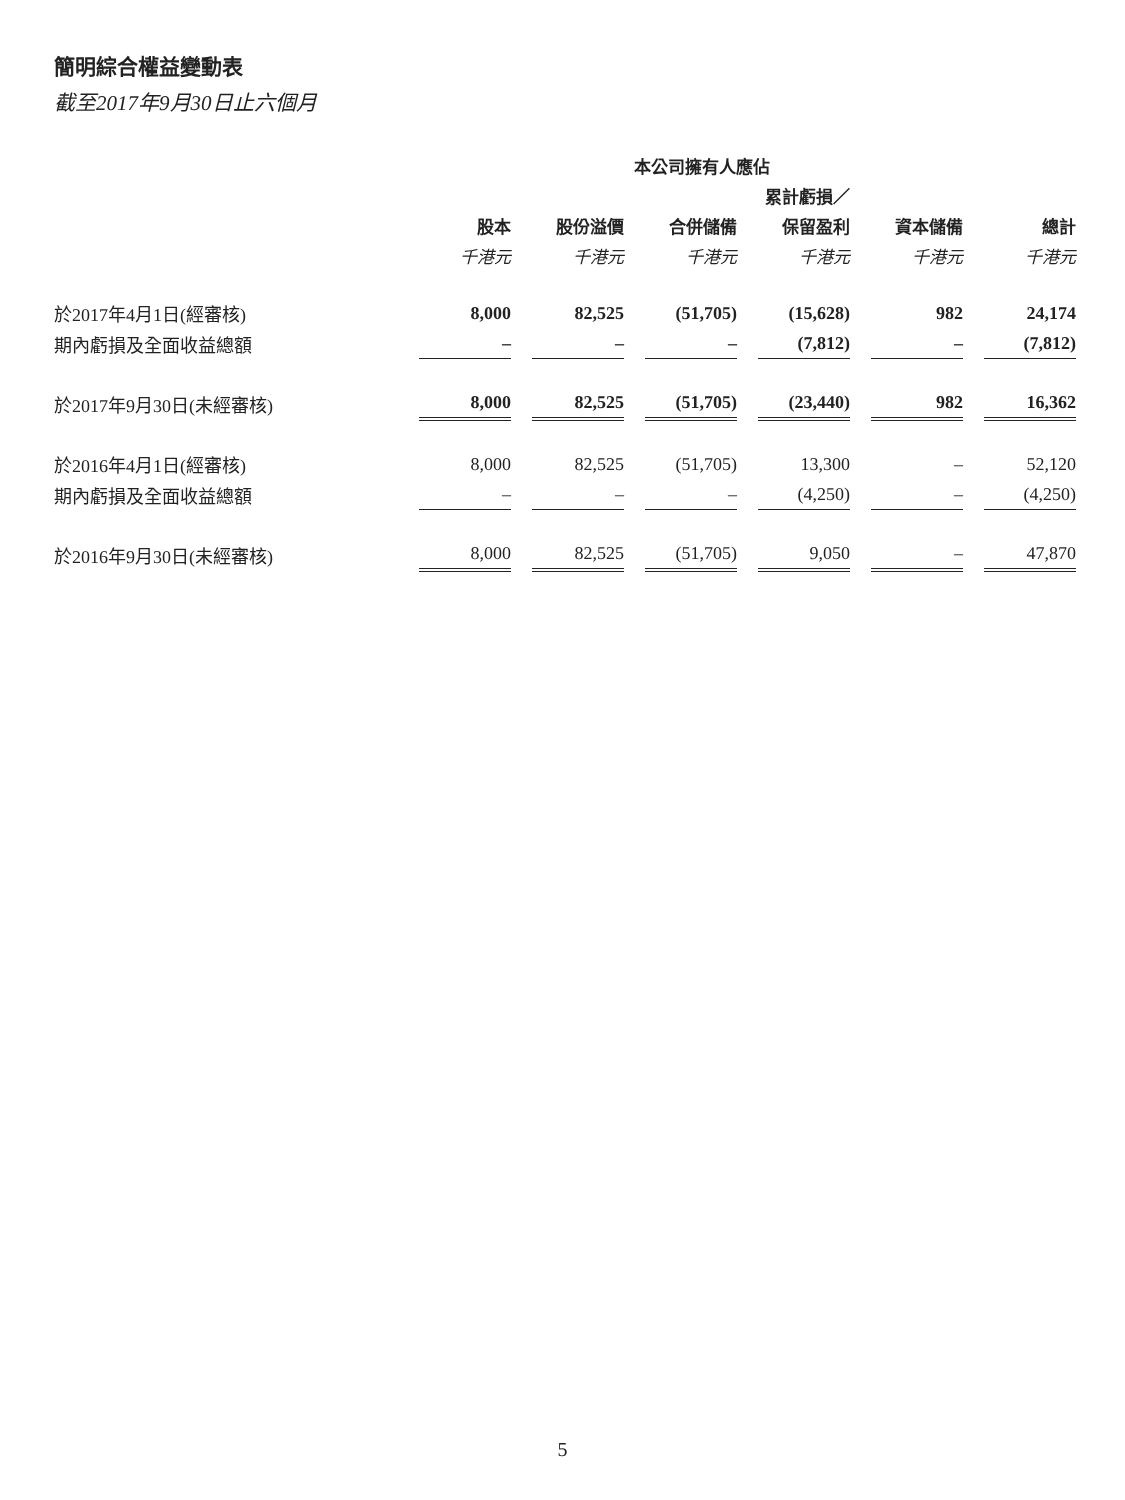簡明綜合權益變動表
截至2017年9月30日止六個月
| | 本公司擁有人應佔 | | | | | | | | | | |
| --- | --- | --- | --- | --- | --- | --- | --- | --- | --- | --- | --- |
| | 累計虧損／ | | | | | | | | | | |
| | 股本 | | 股份溢價 | | 合併儲備 | | 保留盈利 | | 資本儲備 | | 總計 |
| | 千港元 | | 千港元 | | 千港元 | | 千港元 | | 千港元 | | 千港元 |
| 於2017年4月1日(經審核) | 8,000 | | 82,525 | | (51,705) | | (15,628) | | 982 | | 24,174 |
| 期內虧損及全面收益總額 | – | | – | | – | | (7,812) | | – | | (7,812) |
| 於2017年9月30日(未經審核) | 8,000 | | 82,525 | | (51,705) | | (23,440) | | 982 | | 16,362 |
| 於2016年4月1日(經審核) | 8,000 | | 82,525 | | (51,705) | | 13,300 | | – | | 52,120 |
| 期內虧損及全面收益總額 | – | | – | | – | | (4,250) | | – | | (4,250) |
| 於2016年9月30日(未經審核) | 8,000 | | 82,525 | | (51,705) | | 9,050 | | – | | 47,870 |
5